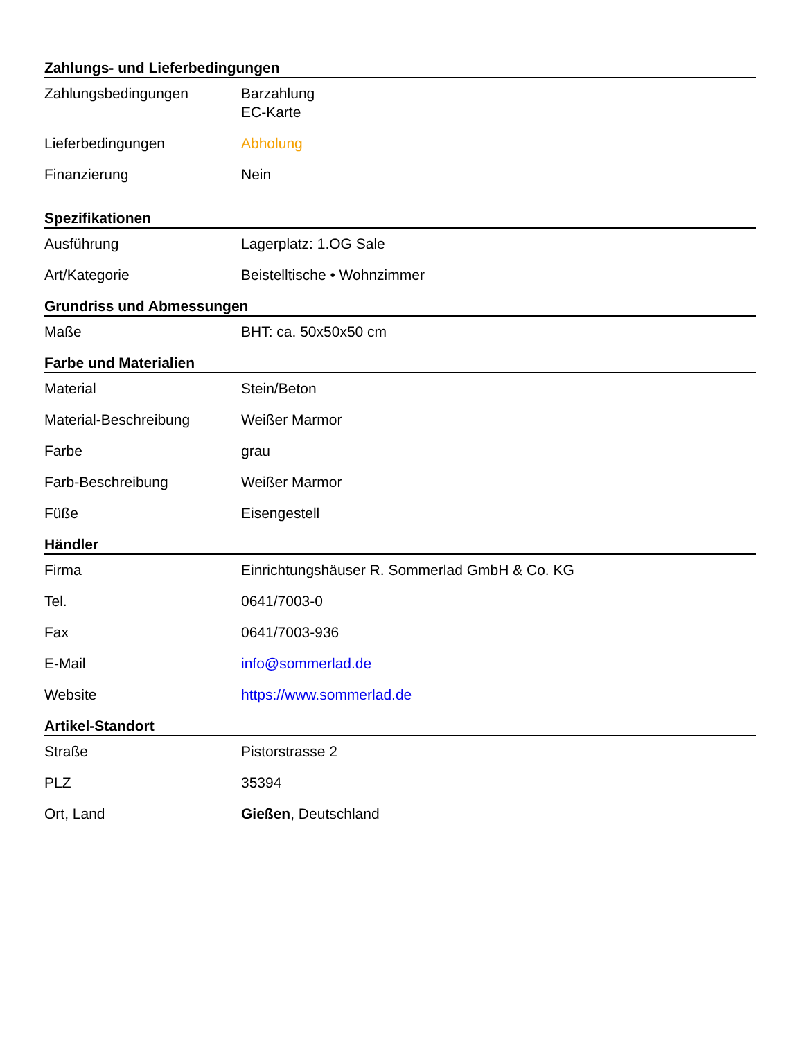Zahlungs- und Lieferbedingungen
| Zahlungsbedingungen | Barzahlung EC-Karte |
| Lieferbedingungen | Abholung |
| Finanzierung | Nein |
Spezifikationen
| Ausführung | Lagerplatz: 1.OG Sale |
| Art/Kategorie | Beistelltische • Wohnzimmer |
Grundriss und Abmessungen
| Maße | BHT: ca. 50x50x50 cm |
Farbe und Materialien
| Material | Stein/Beton |
| Material-Beschreibung | Weißer Marmor |
| Farbe | grau |
| Farb-Beschreibung | Weißer Marmor |
| Füße | Eisengestell |
Händler
| Firma | Einrichtungshäuser R. Sommerlad GmbH & Co. KG |
| Tel. | 0641/7003-0 |
| Fax | 0641/7003-936 |
| E-Mail | info@sommerlad.de |
| Website | https://www.sommerlad.de |
Artikel-Standort
| Straße | Pistorstrasse 2 |
| PLZ | 35394 |
| Ort, Land | Gießen , Deutschland |